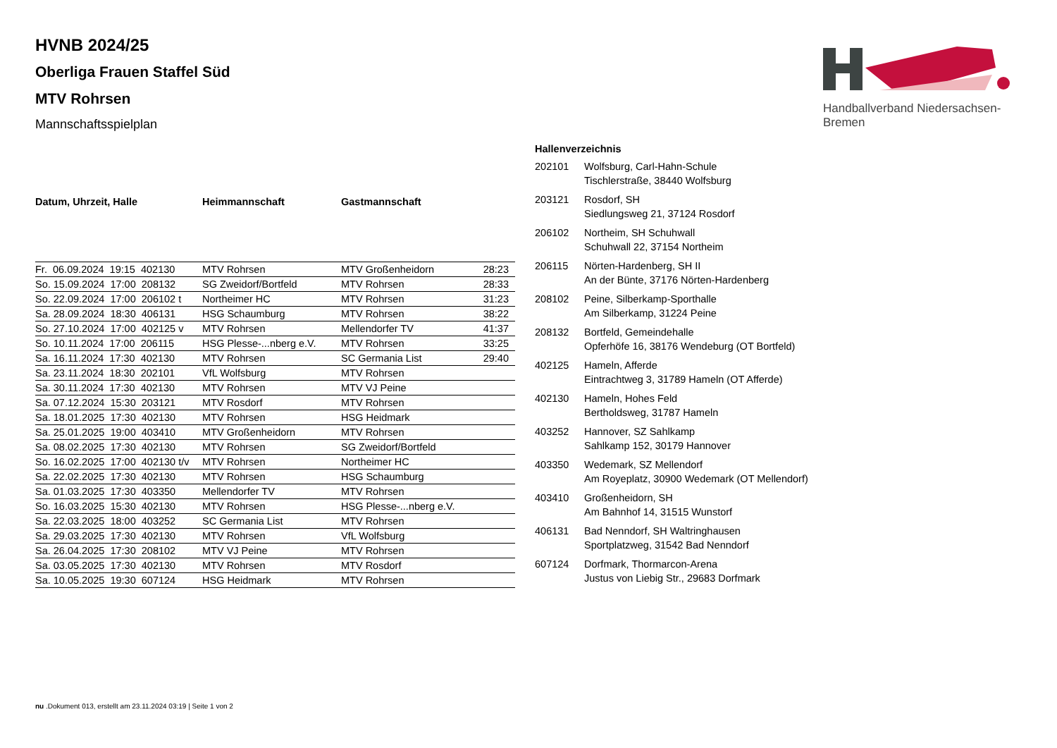Handballverband Niedersachsen-Bremen
HVNB 2024/25
Oberliga Frauen Staffel Süd
MTV Rohrsen
Mannschaftsspielplan
| Datum, Uhrzeit, Halle | Heimmannschaft | Gastmannschaft | |
| --- | --- | --- | --- |
| Fr. 06.09.2024 19:15 402130 | MTV Rohrsen | MTV Großenheidorn | 28:23 |
| So. 15.09.2024 17:00 208132 | SG Zweidorf/Bortfeld | MTV Rohrsen | 28:33 |
| So. 22.09.2024 17:00 206102 t | Northeimer HC | MTV Rohrsen | 31:23 |
| Sa. 28.09.2024 18:30 406131 | HSG Schaumburg | MTV Rohrsen | 38:22 |
| So. 27.10.2024 17:00 402125 v | MTV Rohrsen | Mellendorfer TV | 41:37 |
| So. 10.11.2024 17:00 206115 | HSG Plesse-...nberg e.V. | MTV Rohrsen | 33:25 |
| Sa. 16.11.2024 17:30 402130 | MTV Rohrsen | SC Germania List | 29:40 |
| Sa. 23.11.2024 18:30 202101 | VfL Wolfsburg | MTV Rohrsen | |
| Sa. 30.11.2024 17:30 402130 | MTV Rohrsen | MTV VJ Peine | |
| Sa. 07.12.2024 15:30 203121 | MTV Rosdorf | MTV Rohrsen | |
| Sa. 18.01.2025 17:30 402130 | MTV Rohrsen | HSG Heidmark | |
| Sa. 25.01.2025 19:00 403410 | MTV Großenheidorn | MTV Rohrsen | |
| Sa. 08.02.2025 17:30 402130 | MTV Rohrsen | SG Zweidorf/Bortfeld | |
| So. 16.02.2025 17:00 402130 t/v | MTV Rohrsen | Northeimer HC | |
| Sa. 22.02.2025 17:30 402130 | MTV Rohrsen | HSG Schaumburg | |
| Sa. 01.03.2025 17:30 403350 | Mellendorfer TV | MTV Rohrsen | |
| So. 16.03.2025 15:30 402130 | MTV Rohrsen | HSG Plesse-...nberg e.V. | |
| Sa. 22.03.2025 18:00 403252 | SC Germania List | MTV Rohrsen | |
| Sa. 29.03.2025 17:30 402130 | MTV Rohrsen | VfL Wolfsburg | |
| Sa. 26.04.2025 17:30 208102 | MTV VJ Peine | MTV Rohrsen | |
| Sa. 03.05.2025 17:30 402130 | MTV Rohrsen | MTV Rosdorf | |
| Sa. 10.05.2025 19:30 607124 | HSG Heidmark | MTV Rohrsen | |
| Hallenverzeichnis | |
| --- | --- |
| 202101 | Wolfsburg, Carl-Hahn-Schule Tischlerstraße, 38440 Wolfsburg |
| 203121 | Rosdorf, SH Siedlungsweg 21, 37124 Rosdorf |
| 206102 | Northeim, SH Schuhwall Schuhwall 22, 37154 Northeim |
| 206115 | Nörten-Hardenberg, SH II An der Bünte, 37176 Nörten-Hardenberg |
| 208102 | Peine, Silberkamp-Sporthalle Am Silberkamp, 31224 Peine |
| 208132 | Bortfeld, Gemeindehalle Opferhöfe 16, 38176 Wendeburg (OT Bortfeld) |
| 402125 | Hameln, Afferde Eintrachtweg 3, 31789 Hameln (OT Afferde) |
| 402130 | Hameln, Hohes Feld Bertholdsweg, 31787 Hameln |
| 403252 | Hannover, SZ Sahlkamp Sahlkamp 152, 30179 Hannover |
| 403350 | Wedemark, SZ Mellendorf Am Royeplatz, 30900 Wedemark (OT Mellendorf) |
| 403410 | Großenheidorn, SH Am Bahnhof 14, 31515 Wunstorf |
| 406131 | Bad Nenndorf, SH Waltringhausen Sportplatzweg, 31542 Bad Nenndorf |
| 607124 | Dorfmark, Thormarcon-Arena Justus von Liebig Str., 29683 Dorfmark |
nu .Dokument 013, erstellt am 23.11.2024 03:19 | Seite 1 von 2